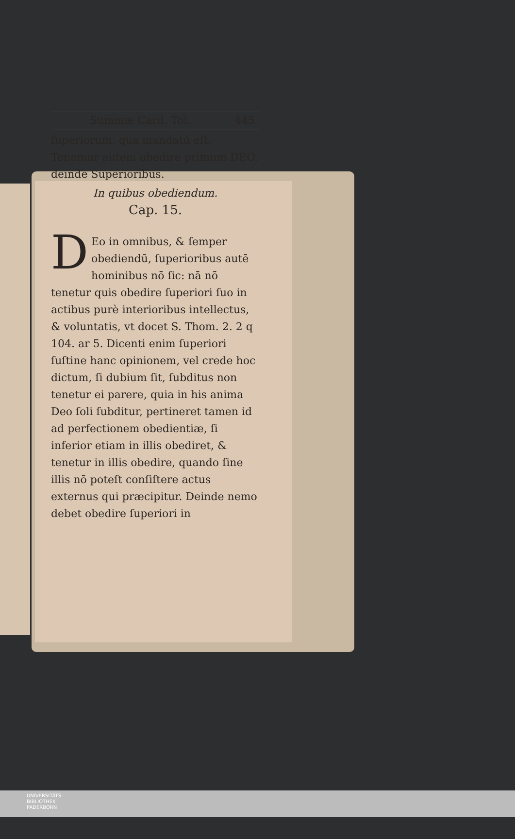Summæ Card. Tol. 445
ſuperiorum, qua mandatū eſt. Tenemur autem obedire primum DEO, deinde Superioribus.
In quibus obediendum.
Cap. 15.
DEo in omnibus, & ſemper obediendū, ſuperioribus autē hominibus nō ſic: nā nō tenetur quis obedire ſuperiori ſuo in actibus purè interioribus intellectus, & voluntatis, vt docet S. Thom. 2. 2 q 104. ar 5. Dicenti enim ſuperiori ſuſtine hanc opinionem, vel crede hoc dictum, ſi dubium ſit, ſubditus non tenetur ei parere, quia in his anima Deo ſoli ſubditur, pertineret tamen id ad perfectionem obedientiæ, ſi inferior etiam in illis obediret, & tenetur in illis obedire, quando ſine illis nō poteſt conſiſtere actus externus qui præcipitur. Deinde nemo debet obedire ſuperiori in
UNIVERSITÄTS-
BIBLIOTHEK
PADERBORN